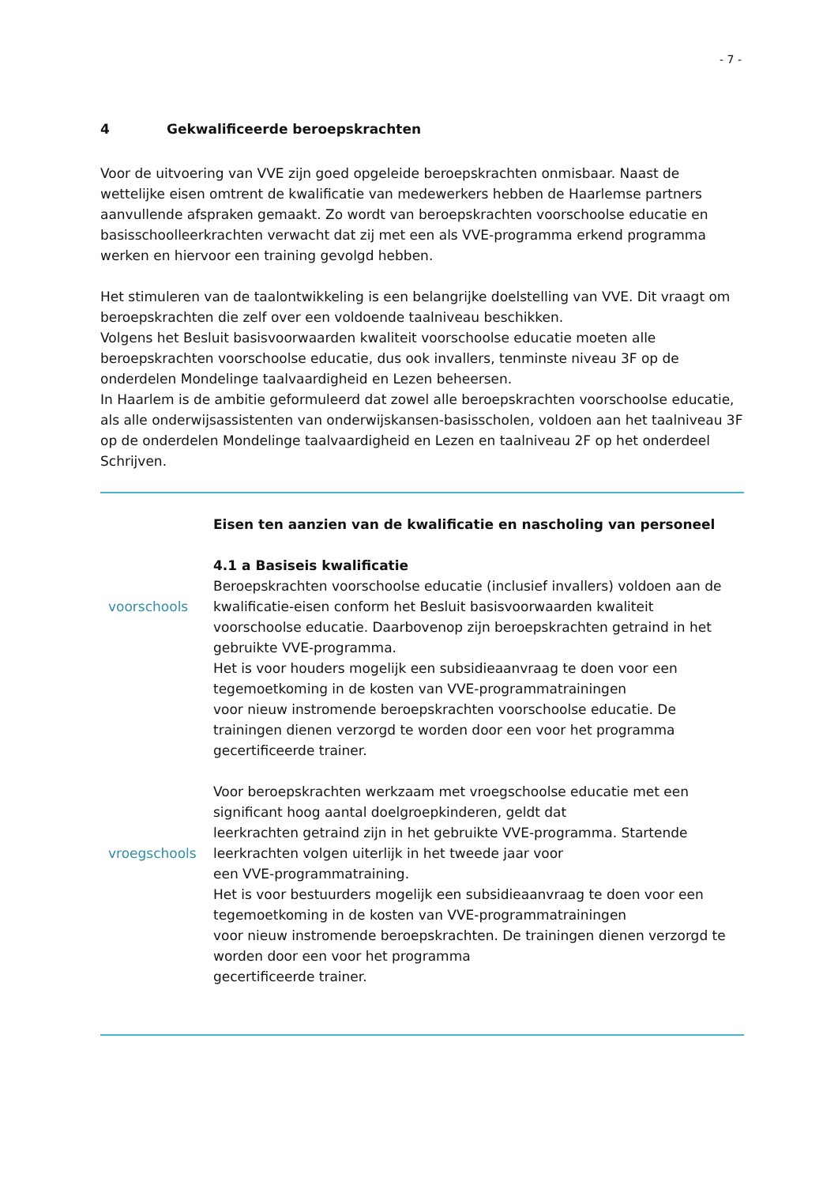- 7 -
4 Gekwalificeerde beroepskrachten
Voor de uitvoering van VVE zijn goed opgeleide beroepskrachten onmisbaar. Naast de wettelijke eisen omtrent de kwalificatie van medewerkers hebben de Haarlemse partners aanvullende afspraken gemaakt. Zo wordt van beroepskrachten voorschoolse educatie en basisschoolleerkrachten verwacht dat zij met een als VVE-programma erkend programma werken en hiervoor een training gevolgd hebben.
Het stimuleren van de taalontwikkeling is een belangrijke doelstelling van VVE. Dit vraagt om beroepskrachten die zelf over een voldoende taalniveau beschikken.
Volgens het Besluit basisvoorwaarden kwaliteit voorschoolse educatie moeten alle beroepskrachten voorschoolse educatie, dus ook invallers, tenminste niveau 3F op de onderdelen Mondelinge taalvaardigheid en Lezen beheersen.
In Haarlem is de ambitie geformuleerd dat zowel alle beroepskrachten voorschoolse educatie, als alle onderwijsassistenten van onderwijskansen-basisscholen, voldoen aan het taalniveau 3F op de onderdelen Mondelinge taalvaardigheid en Lezen en taalniveau 2F op het onderdeel Schrijven.
Eisen ten aanzien van de kwalificatie en nascholing van personeel
4.1 a Basiseis kwalificatie
voorschools
Beroepskrachten voorschoolse educatie (inclusief invallers) voldoen aan de kwalificatie-eisen conform het Besluit basisvoorwaarden kwaliteit voorschoolse educatie. Daarbovenop zijn beroepskrachten getraind in het gebruikte VVE-programma.
Het is voor houders mogelijk een subsidieaanvraag te doen voor een tegemoetkoming in de kosten van VVE-programmatrainingen
voor nieuw instromende beroepskrachten voorschoolse educatie. De trainingen dienen verzorgd te worden door een voor het programma gecertificeerde trainer.
vroegschools
Voor beroepskrachten werkzaam met vroegschoolse educatie met een significant hoog aantal doelgroepkinderen, geldt dat
leerkrachten getraind zijn in het gebruikte VVE-programma. Startende leerkrachten volgen uiterlijk in het tweede jaar voor
een VVE-programmatraining.
Het is voor bestuurders mogelijk een subsidieaanvraag te doen voor een tegemoetkoming in de kosten van VVE-programmatrainingen
voor nieuw instromende beroepskrachten. De trainingen dienen verzorgd te worden door een voor het programma
gecertificeerde trainer.